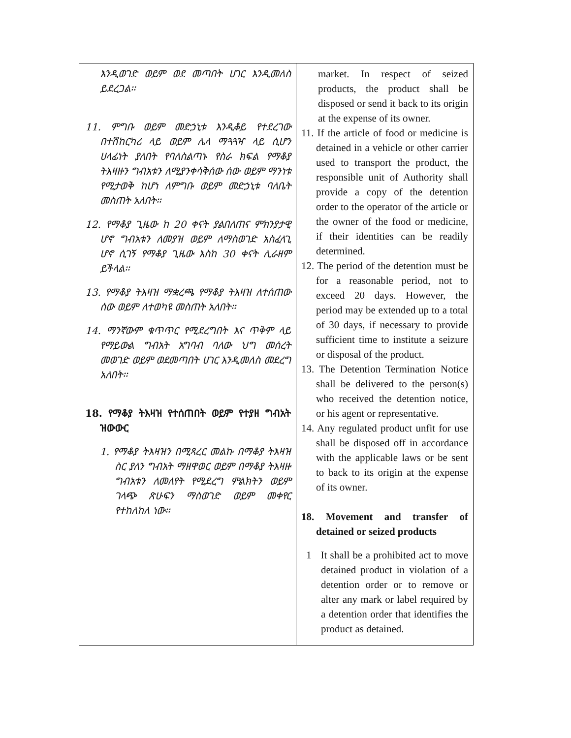| እንዲወገድ ወይም ወደ መጣበት ሀገር እንዲመለስ ይደረጋል፡፡ 11. ምግቡ ወይም መድኃኒቱ እንዲቆይ የተደረገው በተሽከርካሪ ላይ ወይም ሌላ ማጓጓዣ ላይ ሲሆን ሀላፊነት ያለበት የባለስልጣኑ የስራ ክፍል የማቆያ ትእዛዙን ግብአቱን ለሚያንቀሳቅሰው ሰው ወይም ማንነቱ የሚታወቅ ከሆነ ለምግቡ ወይም መድኃኒቱ ባለቤት መስጠት አለበት፡፡ 12. የማቆያ ጊዜው ከ 20 ቀናት ያልበለጠና ምክንያታዊ ሆኖ ግብአቱን ለመያዝ ወይም ለማስወገድ አስፈላጊ ሆኖ ሲገኝ የማቆያ ጊዜው እስከ 30 ቀናት ሊራዘም ይችላል፡፡ 13. የማቆያ ትእዛዝ ማቋረጫ የማቆያ ትእዛዝ ለተሰጠው ሰው ወይም ለተወካዩ መስጠት አለበት፡፡ 14. ማንኛውም ቁጥጥር የሚደረግበት እና ጥቅም ላይ የማይውል ግብአት አግባብ ባለው ህግ መሰረት መወገድ ወይም ወደመጣበት ሀገር እንዲመለስ መደረግ አለበት፡፡ 18. የማቆያ ትእዛዝ የተሰጠበት ወይም የተያዘ ግብአት ዝውውር 1. የማቆያ ትእዛዝን በሚጻረር መልኩ በማቆያ ትእዛዝ ስር ያለን ግብአት ማዘዋወር ወይም በማቆያ ትእዛዙ ግብአቱን ለመለየት የሚደረግ ምልክትን ወይም ገላጭ ጽሁፍን ማስወገድ ወይም መቀየር የተከለከለ ነው፡፡ | market. In respect of seized products, the product shall be disposed or send it back to its origin at the expense of its owner. 11. If the article of food or medicine is detained in a vehicle or other carrier used to transport the product, the responsible unit of Authority shall provide a copy of the detention order to the operator of the article or the owner of the food or medicine, if their identities can be readily determined. 12. The period of the detention must be for a reasonable period, not to exceed 20 days. However, the period may be extended up to a total of 30 days, if necessary to provide sufficient time to institute a seizure or disposal of the product. 13. The Detention Termination Notice shall be delivered to the person(s) who received the detention notice, or his agent or representative. 14. Any regulated product unfit for use shall be disposed off in accordance with the applicable laws or be sent to back to its origin at the expense of its owner. 18. Movement and transfer of detained or seized products 1 It shall be a prohibited act to move detained product in violation of a detention order or to remove or alter any mark or label required by a detention order that identifies the product as detained. |